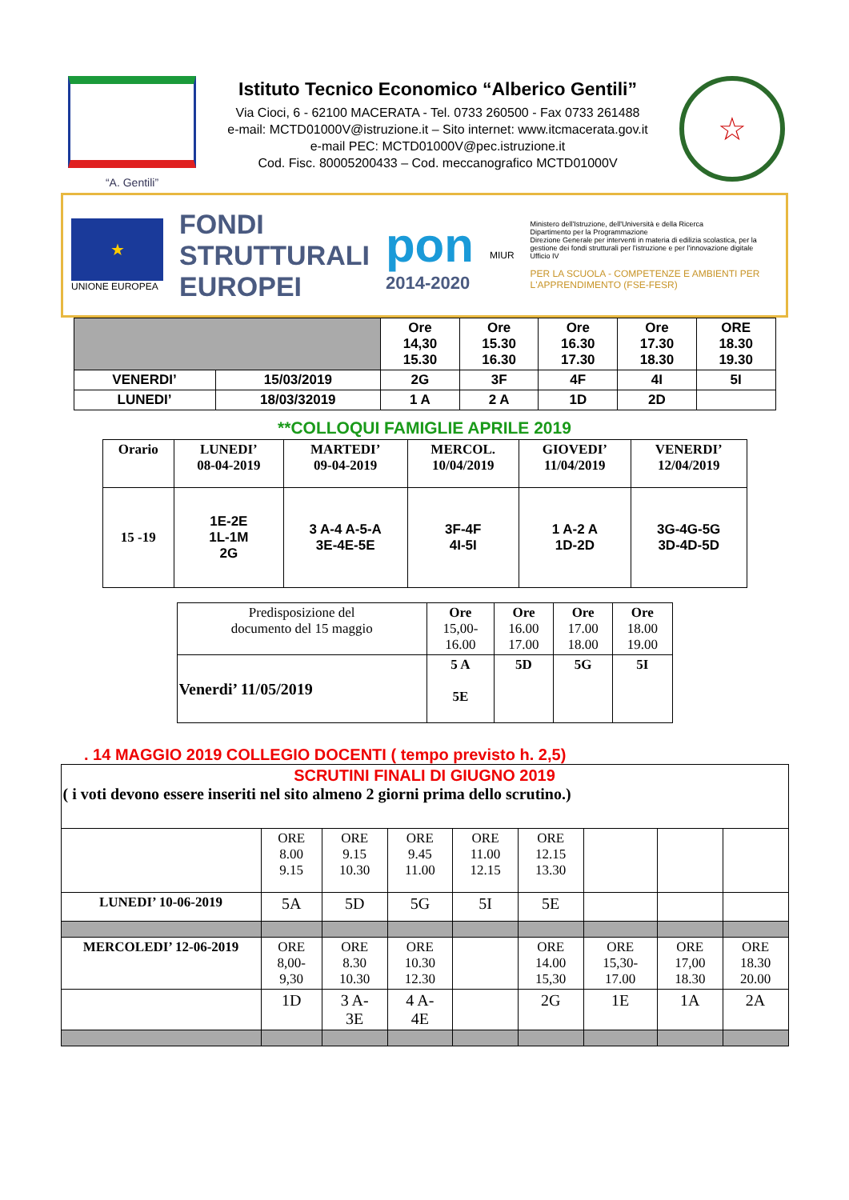“A. Gentili”
Istituto Tecnico Economico “Alberico Gentili”
Via Cioci, 6 - 62100 MACERATA - Tel. 0733 260500 - Fax 0733 261488
e-mail: MCTD01000V@istruzione.it – Sito internet: www.itcmacerata.gov.it
e-mail PEC: MCTD01000V@pec.istruzione.it
Cod. Fisc. 80005200433 – Cod. meccanografico MCTD01000V
☆
★
UNIONE EUROPEA
FONDI
STRUTTURALI
EUROPEI
pon
2014-2020
MIUR
Ministero dell'Istruzione, dell'Università e della Ricerca
Dipartimento per la Programmazione
Direzione Generale per interventi in materia di edilizia scolastica, per la gestione dei fondi strutturali per l'istruzione e per l'innovazione digitale
Ufficio IV
PER LA SCUOLA - COMPETENZE E AMBIENTI PER L'APPRENDIMENTO (FSE-FESR)
| | | Ore 14,30 15.30 | Ore 15.30 16.30 | Ore 16.30 17.30 | Ore 17.30 18.30 | ORE 18.30 19.30 |
| VENERDI’ | 15/03/2019 | 2G | 3F | 4F | 4I | 5I |
| LUNEDI’ | 18/03/32019 | 1 A | 2 A | 1D | 2D | |
**COLLOQUI FAMIGLIE APRILE 2019
| Orario | LUNEDI’ 08-04-2019 | MARTEDI’ 09-04-2019 | MERCOL. 10/04/2019 | GIOVEDI’ 11/04/2019 | VENERDI’ 12/04/2019 |
| 15 -19 | 1E-2E 1L-1M 2G | 3 A-4 A-5-A 3E-4E-5E | 3F-4F 4I-5I | 1 A-2 A 1D-2D | 3G-4G-5G 3D-4D-5D |
| Predisposizione del documento del 15 maggio | Ore 15,00- 16.00 | Ore 16.00 17.00 | Ore 17.00 18.00 | Ore 18.00 19.00 |
| Venerdi’ 11/05/2019 | 5 A 5E | 5D | 5G | 5I |
. 14 MAGGIO 2019 COLLEGIO DOCENTI ( tempo previsto h. 2,5)
| SCRUTINI FINALI DI GIUGNO 2019 ( i voti devono essere inseriti nel sito almeno 2 giorni prima dello scrutino.) | | | | | | | | |
| | ORE 8.00 9.15 | ORE 9.15 10.30 | ORE 9.45 11.00 | ORE 11.00 12.15 | ORE 12.15 13.30 | | | |
| LUNEDI’ 10-06-2019 | 5A | 5D | 5G | 5I | 5E | | | |
| MERCOLEDI’ 12-06-2019 | ORE 8,00- 9,30 | ORE 8.30 10.30 | ORE 10.30 12.30 | | ORE 14.00 15,30 | ORE 15,30- 17.00 | ORE 17,00 18.30 | ORE 18.30 20.00 |
| | 1D | 3 A- 3E | 4 A- 4E | | 2G | 1E | 1A | 2A |